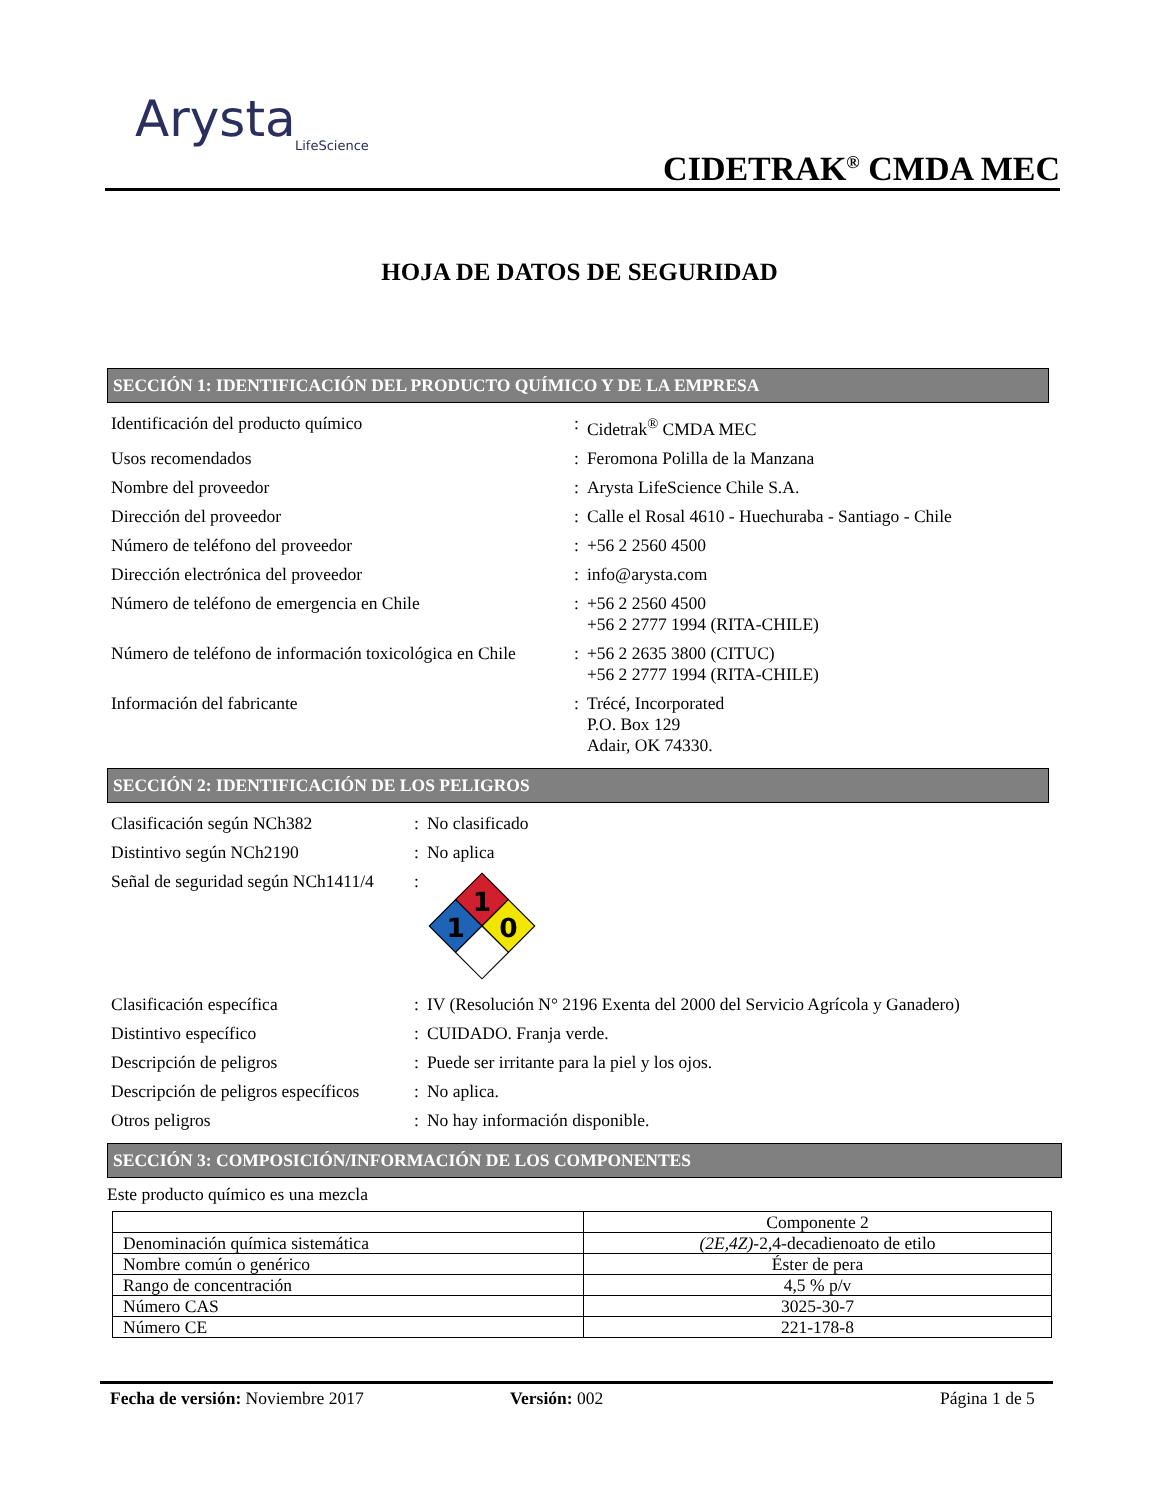Arysta
LifeScience
CIDETRAK<sup>®</sup> CMDA MEC
HOJA DE DATOS DE SEGURIDAD
SECCIÓN 1: IDENTIFICACIÓN DEL PRODUCTO QUÍMICO Y DE LA EMPRESA
| Identificación del producto químico | : | Cidetrak<sup>®</sup> CMDA MEC |
| Usos recomendados | : | Feromona Polilla de la Manzana |
| Nombre del proveedor | : | Arysta LifeScience Chile S.A. |
| Dirección del proveedor | : | Calle el Rosal 4610 - Huechuraba - Santiago - Chile |
| Número de teléfono del proveedor | : | +56 2 2560 4500 |
| Dirección electrónica del proveedor | : | info@arysta.com |
| Número de teléfono de emergencia en Chile | : | +56 2 2560 4500 +56 2 2777 1994 (RITA-CHILE) |
| Número de teléfono de información toxicológica en Chile | : | +56 2 2635 3800 (CITUC) +56 2 2777 1994 (RITA-CHILE) |
| Información del fabricante | : | Trécé, Incorporated P.O. Box 129 Adair, OK 74330. |
SECCIÓN 2: IDENTIFICACIÓN DE LOS PELIGROS
| Clasificación según NCh382 | : | No clasificado |
| Distintivo según NCh2190 | : | No aplica |
| Señal de seguridad según NCh1411/4 | : | 1 1 0 |
| Clasificación específica | : | IV (Resolución N° 2196 Exenta del 2000 del Servicio Agrícola y Ganadero) |
| Distintivo específico | : | CUIDADO. Franja verde. |
| Descripción de peligros | : | Puede ser irritante para la piel y los ojos. |
| Descripción de peligros específicos | : | No aplica. |
| Otros peligros | : | No hay información disponible. |
SECCIÓN 3: COMPOSICIÓN/INFORMACIÓN DE LOS COMPONENTES
Este producto químico es una mezcla
| | Componente 2 |
| Denominación química sistemática | (2E,4Z) -2,4-decadienoato de etilo |
| Nombre común o genérico | Éster de pera |
| Rango de concentración | 4,5 % p/v |
| Número CAS | 3025-30-7 |
| Número CE | 221-178-8 |
Fecha de versión: Noviembre 2017 Versión: 002 Página 1 de 5